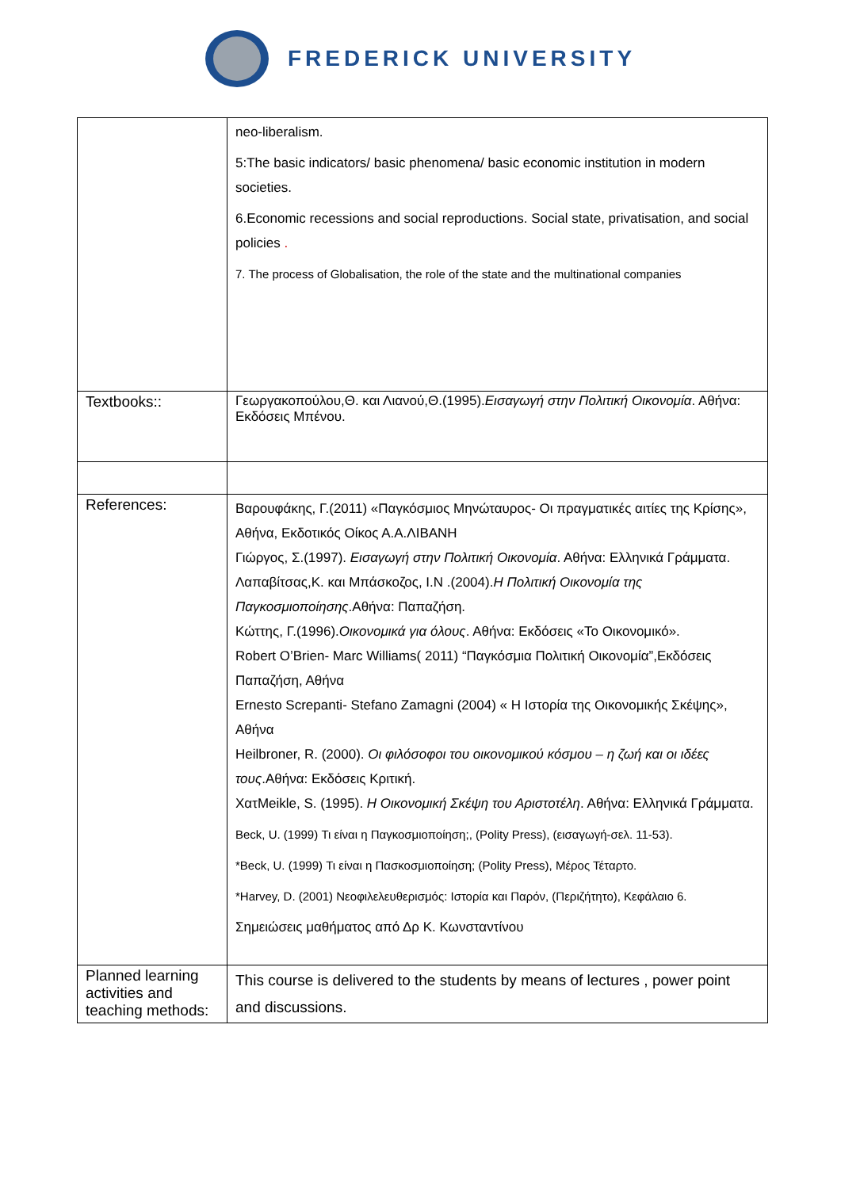FREDERICK UNIVERSITY
| | neo-liberalism. 5:The basic indicators/ basic phenomena/ basic economic institution in modern societies. 6.Economic recessions and social reproductions. Social state, privatisation, and social policies . 7. The process of Globalisation, the role of the state and the multinational companies |
| Textbooks:: | Γεωργακοπούλου,Θ. και Λιανού,Θ.(1995). Εισαγωγή στην Πολιτική Οικονομία . Αθήνα: Εκδόσεις Μπένου. |
| References: | Βαρουφάκης, Γ.(2011) «Παγκόσμιος Μηνώταυρος- Οι πραγματικές αιτίες της Κρίσης», Αθήνα, Εκδοτικός Οίκος Α.Α.ΛΙΒΑΝΗ Γιώργος, Σ.(1997). Εισαγωγή στην Πολιτική Οικονομία . Αθήνα: Ελληνικά Γράμματα. Λαπαβίτσας,Κ. και Μπάσκοζος, Ι.Ν .(2004). Η Πολιτική Οικονομία της Παγκοσμιοποίησης .Αθήνα: Παπαζήση. Κώττης, Γ.(1996). Οικονομικά για όλους . Αθήνα: Εκδόσεις «Το Οικονομικό». Robert O’Brien- Marc Williams( 2011) “Παγκόσμια Πολιτική Οικονομία”,Εκδόσεις Παπαζήση, Αθήνα Ernesto Screpanti- Stefano Zamagni (2004) « Η Ιστορία της Οικονομικής Σκέψης», Αθήνα Heilbroner, R. (2000). Οι φιλόσοφοι του οικονομικού κόσμου – η ζωή και οι ιδέες τους .Αθήνα: Εκδόσεις Κριτική. ΧατMeikle, S. (1995). Η Οικονομική Σκέψη του Αριστοτέλη . Αθήνα: Ελληνικά Γράμματα. Beck, U. (1999) Τι είναι η Παγκοσμιοποίηση;, (Polity Press), (εισαγωγή-σελ. 11-53). *Beck, U. (1999) Τι είναι η Πασκοσμιοποίηση; (Polity Press), Μέρος Τέταρτο. *Harvey, D. (2001) Νεοφιλελευθερισμός: Ιστορία και Παρόν, (Περιζήτητο), Κεφάλαιο 6. Σημειώσεις μαθήματος από Δρ Κ. Κωνσταντίνου |
| Planned learning activities and teaching methods: | This course is delivered to the students by means of lectures , power point and discussions. |